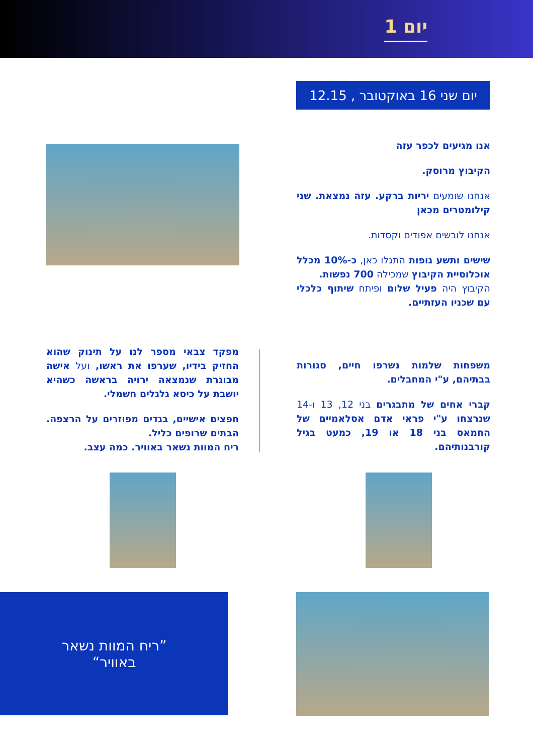יום 1
יום שני 16 באוקטובר , 12.15
אנו מגיעים לכפר עזה
הקיבוץ מרוסק.
אנחנו שומעים יריות ברקע. עזה נמצאת. שני קילומטרים מכאן
אנחנו לובשים אפודים וקסדות.
שישים ותשע גופות התגלו כאן, כ-10% מכלל אוכלוסיית הקיבוץ שמכילה 700 נפשות.
הקיבוץ היה פעיל שלום ופיתח שיתוף כלכלי עם שכניו העזתיים.
משפחות שלמות נשרפו חיים, סגורות בבתיהם, ע"י המחבלים.
קברי אחים של מתבגרים בני 12, 13 ו-14 שנרצחו ע"י פראי אדם אסלאמיים של החמאס בני 18 או 19, כמעט בגיל קורבנותיהם.
מפקד צבאי מספר לנו על תינוק שהוא החזיק בידיו, שערפו את ראשו, ועל אישה מבוגרת שנמצאה ירויה בראשה כשהיא יושבת על כיסא גלגלים חשמלי.
חפצים אישיים, בגדים מפוזרים על הרצפה. הבתים שרופים כליל.
ריח המוות נשאר באוויר. כמה עצב.
”ריח המוות נשאר
באוויר“